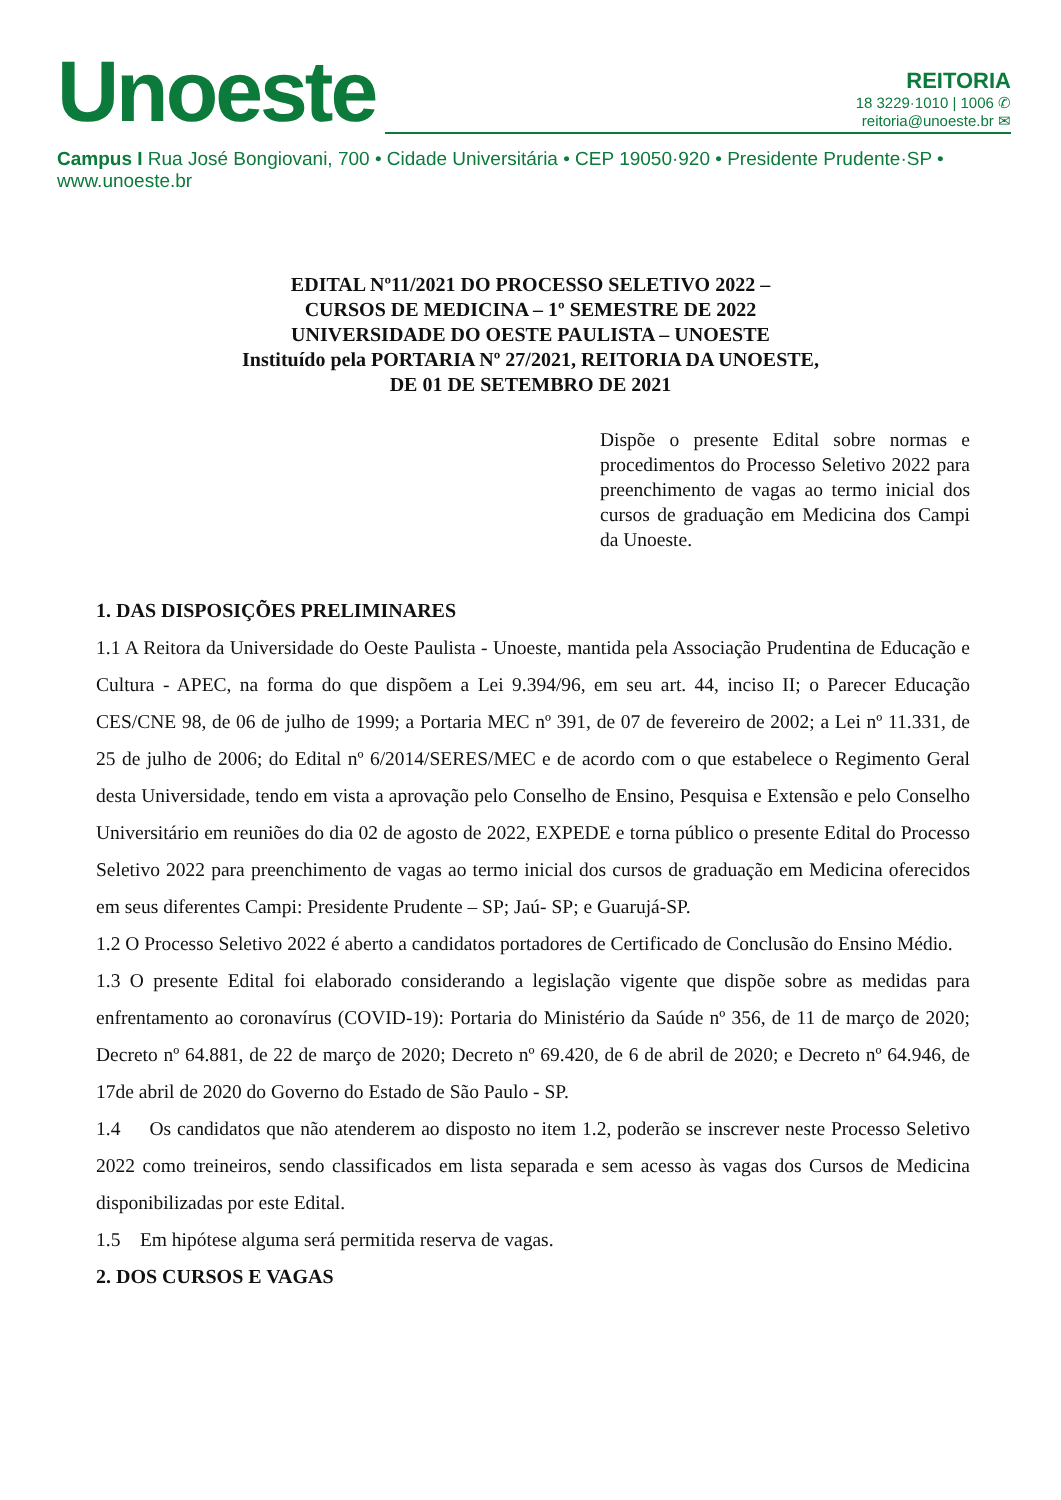Unoeste
REITORIA
18 3229·1010 | 1006 ✆
reitoria@unoeste.br ✉
Campus I Rua José Bongiovani, 700 • Cidade Universitária • CEP 19050·920 • Presidente Prudente·SP • www.unoeste.br
EDITAL Nº11/2021 DO PROCESSO SELETIVO 2022 –
CURSOS DE MEDICINA – 1º SEMESTRE DE 2022
UNIVERSIDADE DO OESTE PAULISTA – UNOESTE
Instituído pela PORTARIA Nº 27/2021, REITORIA DA UNOESTE,
DE 01 DE SETEMBRO DE 2021
Dispõe o presente Edital sobre normas e procedimentos do Processo Seletivo 2022 para preenchimento de vagas ao termo inicial dos cursos de graduação em Medicina dos Campi da Unoeste.
1. DAS DISPOSIÇÕES PRELIMINARES
1.1 A Reitora da Universidade do Oeste Paulista - Unoeste, mantida pela Associação Prudentina de Educação e Cultura - APEC, na forma do que dispõem a Lei 9.394/96, em seu art. 44, inciso II; o Parecer Educação CES/CNE 98, de 06 de julho de 1999; a Portaria MEC nº 391, de 07 de fevereiro de 2002; a Lei nº 11.331, de 25 de julho de 2006; do Edital nº 6/2014/SERES/MEC e de acordo com o que estabelece o Regimento Geral desta Universidade, tendo em vista a aprovação pelo Conselho de Ensino, Pesquisa e Extensão e pelo Conselho Universitário em reuniões do dia 02 de agosto de 2022, EXPEDE e torna público o presente Edital do Processo Seletivo 2022 para preenchimento de vagas ao termo inicial dos cursos de graduação em Medicina oferecidos em seus diferentes Campi: Presidente Prudente – SP; Jaú- SP; e Guarujá-SP.
1.2 O Processo Seletivo 2022 é aberto a candidatos portadores de Certificado de Conclusão do Ensino Médio.
1.3 O presente Edital foi elaborado considerando a legislação vigente que dispõe sobre as medidas para enfrentamento ao coronavírus (COVID-19): Portaria do Ministério da Saúde nº 356, de 11 de março de 2020; Decreto nº 64.881, de 22 de março de 2020; Decreto nº 69.420, de 6 de abril de 2020; e Decreto nº 64.946, de 17de abril de 2020 do Governo do Estado de São Paulo - SP.
1.4 Os candidatos que não atenderem ao disposto no item 1.2, poderão se inscrever neste Processo Seletivo 2022 como treineiros, sendo classificados em lista separada e sem acesso às vagas dos Cursos de Medicina disponibilizadas por este Edital.
1.5 Em hipótese alguma será permitida reserva de vagas.
2. DOS CURSOS E VAGAS